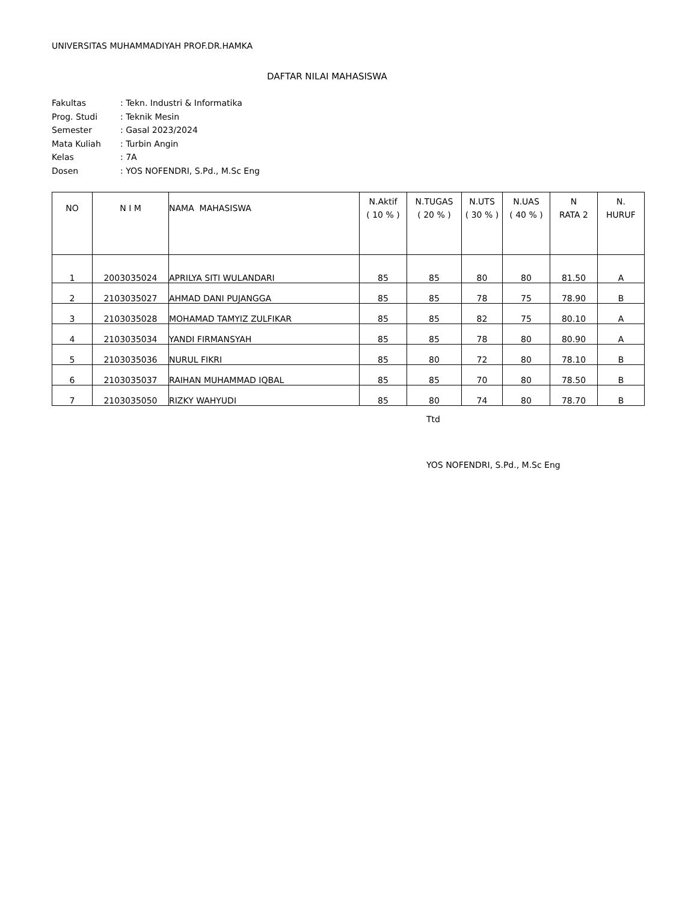UNIVERSITAS MUHAMMADIYAH PROF.DR.HAMKA
DAFTAR NILAI MAHASISWA
Fakultas: Tekn. Industri & Informatika
Prog. Studi: Teknik Mesin
Semester: Gasal 2023/2024
Mata Kuliah: Turbin Angin
Kelas: 7A
Dosen: YOS NOFENDRI, S.Pd., M.Sc Eng
| NO | N I M | NAMA MAHASISWA | N.Aktif ( 10 % ) | N.TUGAS ( 20 % ) | N.UTS ( 30 % ) | N.UAS ( 40 % ) | N RATA 2 | N. HURUF |
| --- | --- | --- | --- | --- | --- | --- | --- | --- |
| 1 | 2003035024 | APRILYA SITI WULANDARI | 85 | 85 | 80 | 80 | 81.50 | A |
| 2 | 2103035027 | AHMAD DANI PUJANGGA | 85 | 85 | 78 | 75 | 78.90 | B |
| 3 | 2103035028 | MOHAMAD TAMYIZ ZULFIKAR | 85 | 85 | 82 | 75 | 80.10 | A |
| 4 | 2103035034 | YANDI FIRMANSYAH | 85 | 85 | 78 | 80 | 80.90 | A |
| 5 | 2103035036 | NURUL FIKRI | 85 | 80 | 72 | 80 | 78.10 | B |
| 6 | 2103035037 | RAIHAN MUHAMMAD IQBAL | 85 | 85 | 70 | 80 | 78.50 | B |
| 7 | 2103035050 | RIZKY WAHYUDI | 85 | 80 | 74 | 80 | 78.70 | B |
Ttd
YOS NOFENDRI, S.Pd., M.Sc Eng